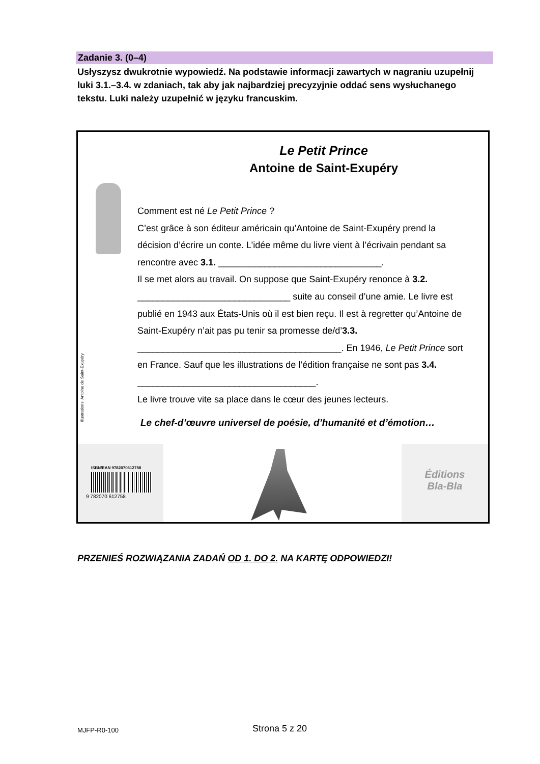Zadanie 3. (0–4)
Usłyszysz dwukrotnie wypowiedź. Na podstawie informacji zawartych w nagraniu uzupełnij luki 3.1.–3.4. w zdaniach, tak aby jak najbardziej precyzyjnie oddać sens wysłuchanego tekstu. Luki należy uzupełnić w języku francuskim.
Illustrations: Antoine de Saint-Exupéry
Le Petit Prince
Antoine de Saint-Exupéry
Comment est né Le Petit Prince ?
C’est grâce à son éditeur américain qu’Antoine de Saint-Exupéry prend la décision d’écrire un conte. L’idée même du livre vient à l’écrivain pendant sa rencontre avec 3.1. ________________________________.
Il se met alors au travail. On suppose que Saint-Exupéry renonce à 3.2. ______________________________ suite au conseil d’une amie. Le livre est publié en 1943 aux États-Unis où il est bien reçu. Il est à regretter qu’Antoine de Saint-Exupéry n’ait pas pu tenir sa promesse de/d’3.3. ________________________________________. En 1946, Le Petit Prince sort en France. Sauf que les illustrations de l’édition française ne sont pas 3.4. ___________________________________.
Le livre trouve vite sa place dans le cœur des jeunes lecteurs.
Le chef-d’œuvre universel de poésie, d’humanité et d’émotion…
ISBN/EAN 9782070612758
9 782070 612758
Éditions
Bla-Bla
PRZENIEŚ ROZWIĄZANIA ZADAŃ OD 1. DO 2. NA KARTĘ ODPOWIEDZI!
MJFP-R0-100 Strona 5 z 20